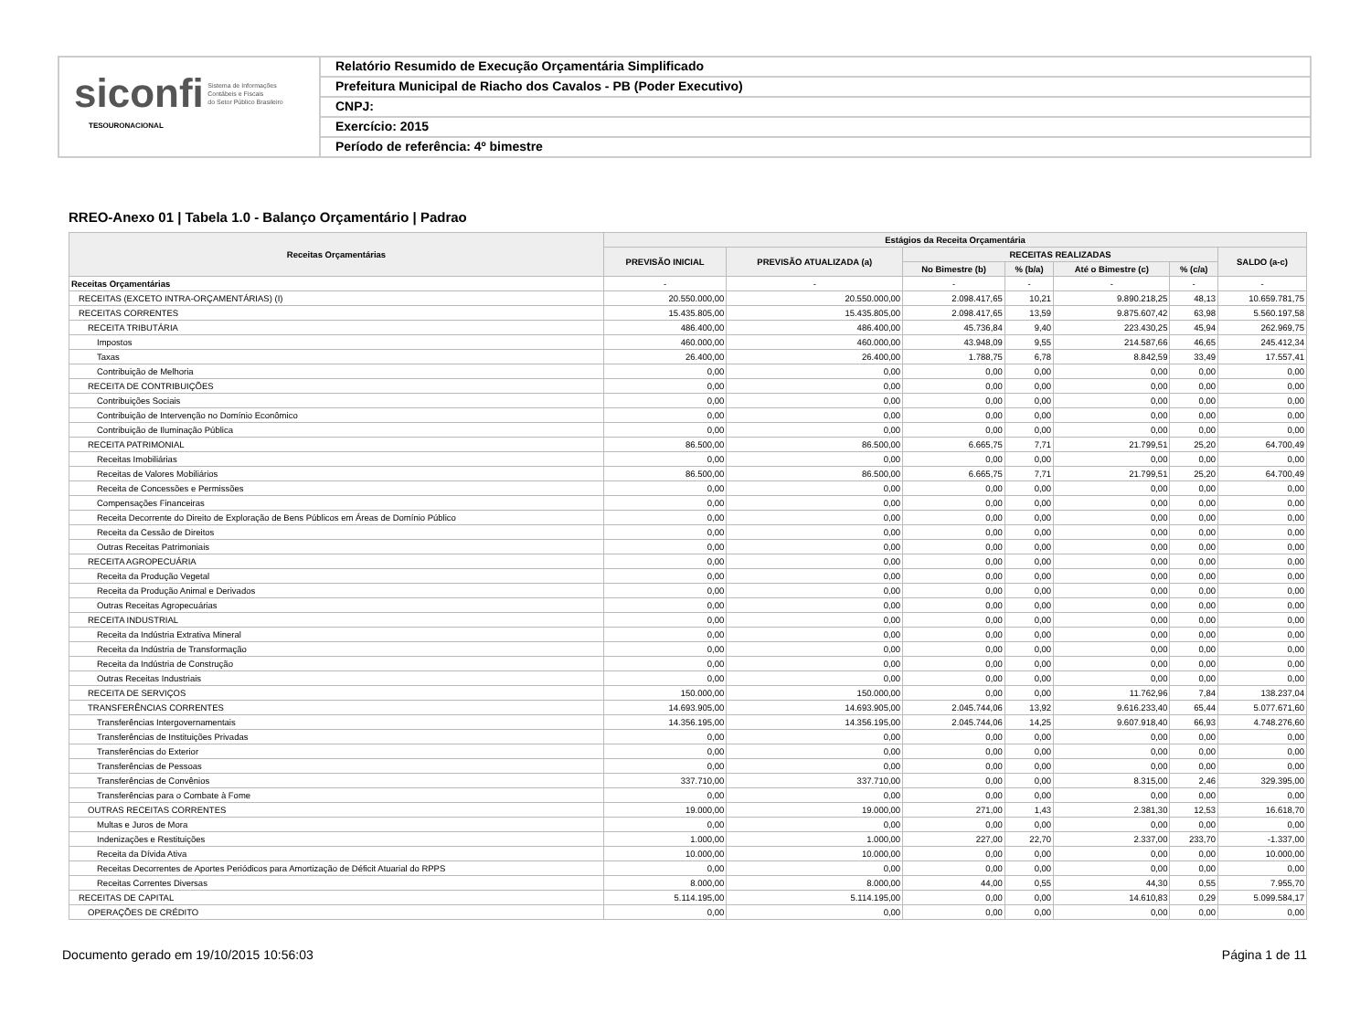siconfi Sistema de Informações
Contábeis e Fiscais
do Setor Público Brasileiro
TESOURONACIONAL
Relatório Resumido de Execução Orçamentária Simplificado
Prefeitura Municipal de Riacho dos Cavalos - PB (Poder Executivo)
CNPJ:
Exercício: 2015
Período de referência: 4º bimestre
RREO-Anexo 01 | Tabela 1.0 - Balanço Orçamentário | Padrao
| Receitas Orçamentárias | Estágios da Receita Orçamentária | | | | | | |
| --- | --- | --- | --- | --- | --- | --- | --- |
| | PREVISÃO INICIAL | PREVISÃO ATUALIZADA (a) | RECEITAS REALIZADAS | | | | SALDO (a-c) |
| | | | No Bimestre (b) | % (b/a) | Até o Bimestre (c) | % (c/a) | |
| Receitas Orçamentárias | - | - | - | - | - | - | - |
| RECEITAS (EXCETO INTRA-ORÇAMENTÁRIAS) (I) | 20.550.000,00 | 20.550.000,00 | 2.098.417,65 | 10,21 | 9.890.218,25 | 48,13 | 10.659.781,75 |
| RECEITAS CORRENTES | 15.435.805,00 | 15.435.805,00 | 2.098.417,65 | 13,59 | 9.875.607,42 | 63,98 | 5.560.197,58 |
| RECEITA TRIBUTÁRIA | 486.400,00 | 486.400,00 | 45.736,84 | 9,40 | 223.430,25 | 45,94 | 262.969,75 |
| Impostos | 460.000,00 | 460.000,00 | 43.948,09 | 9,55 | 214.587,66 | 46,65 | 245.412,34 |
| Taxas | 26.400,00 | 26.400,00 | 1.788,75 | 6,78 | 8.842,59 | 33,49 | 17.557,41 |
| Contribuição de Melhoria | 0,00 | 0,00 | 0,00 | 0,00 | 0,00 | 0,00 | 0,00 |
| RECEITA DE CONTRIBUIÇÕES | 0,00 | 0,00 | 0,00 | 0,00 | 0,00 | 0,00 | 0,00 |
| Contribuições Sociais | 0,00 | 0,00 | 0,00 | 0,00 | 0,00 | 0,00 | 0,00 |
| Contribuição de Intervenção no Domínio Econômico | 0,00 | 0,00 | 0,00 | 0,00 | 0,00 | 0,00 | 0,00 |
| Contribuição de Iluminação Pública | 0,00 | 0,00 | 0,00 | 0,00 | 0,00 | 0,00 | 0,00 |
| RECEITA PATRIMONIAL | 86.500,00 | 86.500,00 | 6.665,75 | 7,71 | 21.799,51 | 25,20 | 64.700,49 |
| Receitas Imobiliárias | 0,00 | 0,00 | 0,00 | 0,00 | 0,00 | 0,00 | 0,00 |
| Receitas de Valores Mobiliários | 86.500,00 | 86.500,00 | 6.665,75 | 7,71 | 21.799,51 | 25,20 | 64.700,49 |
| Receita de Concessões e Permissões | 0,00 | 0,00 | 0,00 | 0,00 | 0,00 | 0,00 | 0,00 |
| Compensações Financeiras | 0,00 | 0,00 | 0,00 | 0,00 | 0,00 | 0,00 | 0,00 |
| Receita Decorrente do Direito de Exploração de Bens Públicos em Áreas de Domínio Público | 0,00 | 0,00 | 0,00 | 0,00 | 0,00 | 0,00 | 0,00 |
| Receita da Cessão de Direitos | 0,00 | 0,00 | 0,00 | 0,00 | 0,00 | 0,00 | 0,00 |
| Outras Receitas Patrimoniais | 0,00 | 0,00 | 0,00 | 0,00 | 0,00 | 0,00 | 0,00 |
| RECEITA AGROPECUÁRIA | 0,00 | 0,00 | 0,00 | 0,00 | 0,00 | 0,00 | 0,00 |
| Receita da Produção Vegetal | 0,00 | 0,00 | 0,00 | 0,00 | 0,00 | 0,00 | 0,00 |
| Receita da Produção Animal e Derivados | 0,00 | 0,00 | 0,00 | 0,00 | 0,00 | 0,00 | 0,00 |
| Outras Receitas Agropecuárias | 0,00 | 0,00 | 0,00 | 0,00 | 0,00 | 0,00 | 0,00 |
| RECEITA INDUSTRIAL | 0,00 | 0,00 | 0,00 | 0,00 | 0,00 | 0,00 | 0,00 |
| Receita da Indústria Extrativa Mineral | 0,00 | 0,00 | 0,00 | 0,00 | 0,00 | 0,00 | 0,00 |
| Receita da Indústria de Transformação | 0,00 | 0,00 | 0,00 | 0,00 | 0,00 | 0,00 | 0,00 |
| Receita da Indústria de Construção | 0,00 | 0,00 | 0,00 | 0,00 | 0,00 | 0,00 | 0,00 |
| Outras Receitas Industriais | 0,00 | 0,00 | 0,00 | 0,00 | 0,00 | 0,00 | 0,00 |
| RECEITA DE SERVIÇOS | 150.000,00 | 150.000,00 | 0,00 | 0,00 | 11.762,96 | 7,84 | 138.237,04 |
| TRANSFERÊNCIAS CORRENTES | 14.693.905,00 | 14.693.905,00 | 2.045.744,06 | 13,92 | 9.616.233,40 | 65,44 | 5.077.671,60 |
| Transferências Intergovernamentais | 14.356.195,00 | 14.356.195,00 | 2.045.744,06 | 14,25 | 9.607.918,40 | 66,93 | 4.748.276,60 |
| Transferências de Instituições Privadas | 0,00 | 0,00 | 0,00 | 0,00 | 0,00 | 0,00 | 0,00 |
| Transferências do Exterior | 0,00 | 0,00 | 0,00 | 0,00 | 0,00 | 0,00 | 0,00 |
| Transferências de Pessoas | 0,00 | 0,00 | 0,00 | 0,00 | 0,00 | 0,00 | 0,00 |
| Transferências de Convênios | 337.710,00 | 337.710,00 | 0,00 | 0,00 | 8.315,00 | 2,46 | 329.395,00 |
| Transferências para o Combate à Fome | 0,00 | 0,00 | 0,00 | 0,00 | 0,00 | 0,00 | 0,00 |
| OUTRAS RECEITAS CORRENTES | 19.000,00 | 19.000,00 | 271,00 | 1,43 | 2.381,30 | 12,53 | 16.618,70 |
| Multas e Juros de Mora | 0,00 | 0,00 | 0,00 | 0,00 | 0,00 | 0,00 | 0,00 |
| Indenizações e Restituições | 1.000,00 | 1.000,00 | 227,00 | 22,70 | 2.337,00 | 233,70 | -1.337,00 |
| Receita da Dívida Ativa | 10.000,00 | 10.000,00 | 0,00 | 0,00 | 0,00 | 0,00 | 10.000,00 |
| Receitas Decorrentes de Aportes Periódicos para Amortização de Déficit Atuarial do RPPS | 0,00 | 0,00 | 0,00 | 0,00 | 0,00 | 0,00 | 0,00 |
| Receitas Correntes Diversas | 8.000,00 | 8.000,00 | 44,00 | 0,55 | 44,30 | 0,55 | 7.955,70 |
| RECEITAS DE CAPITAL | 5.114.195,00 | 5.114.195,00 | 0,00 | 0,00 | 14.610,83 | 0,29 | 5.099.584,17 |
| OPERAÇÕES DE CRÉDITO | 0,00 | 0,00 | 0,00 | 0,00 | 0,00 | 0,00 | 0,00 |
Documento gerado em 19/10/2015 10:56:03 Página 1 de 11